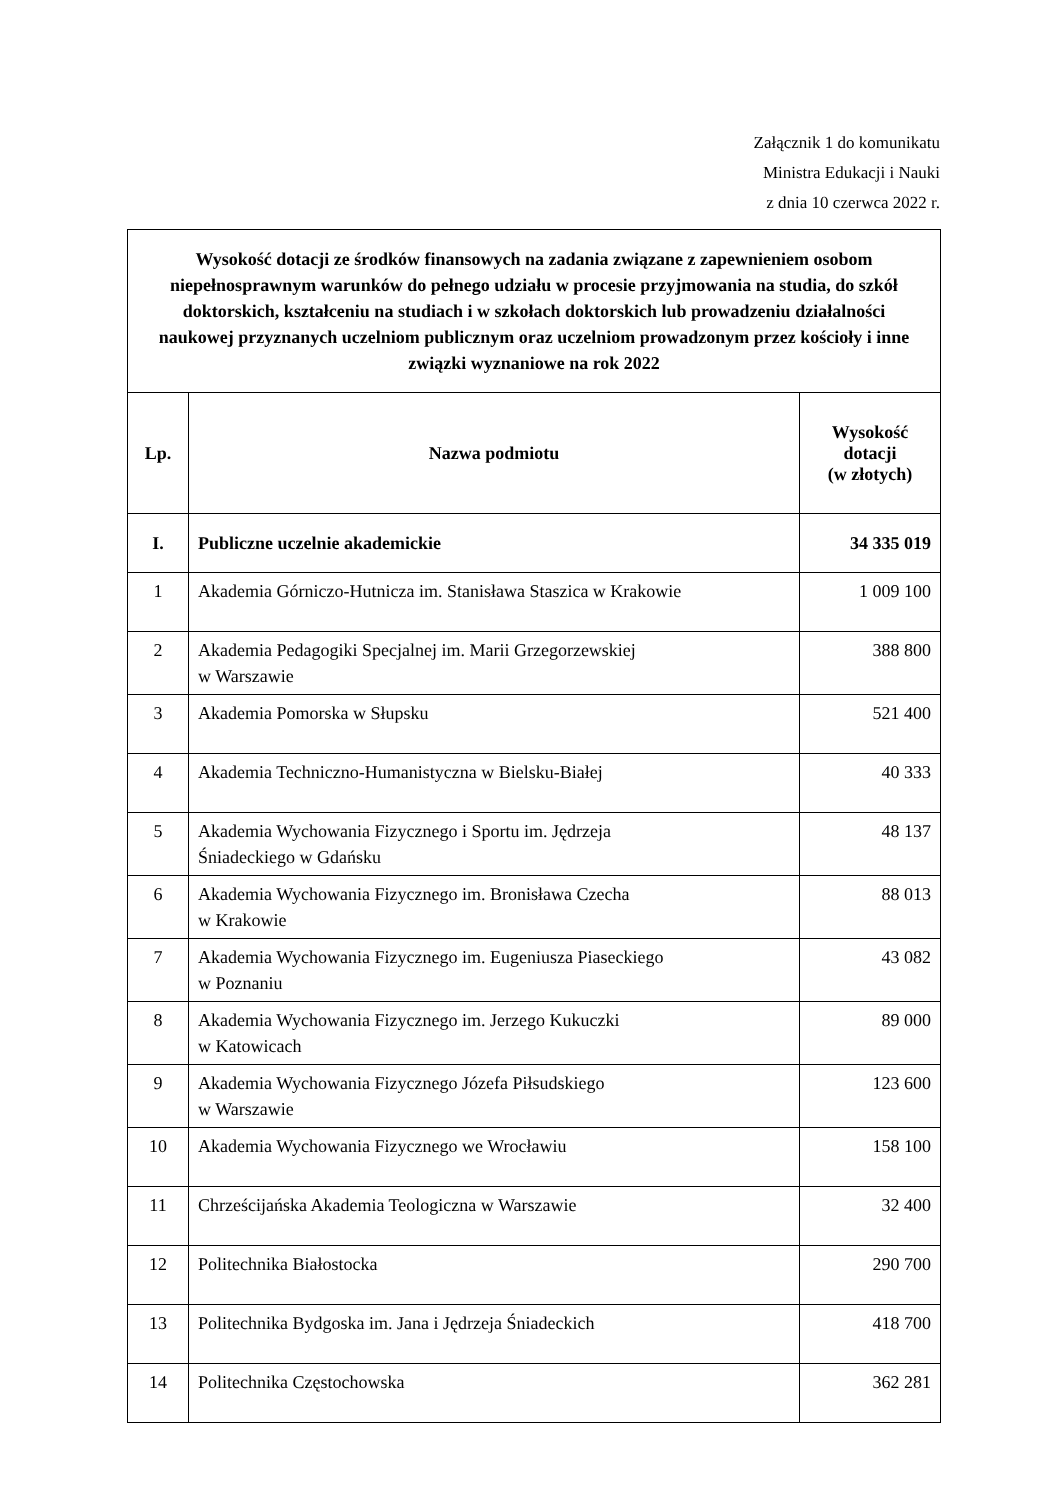Załącznik 1 do komunikatu
Ministra Edukacji i Nauki
z dnia 10 czerwca 2022 r.
| Wysokość dotacji ze środków finansowych na zadania związane z zapewnieniem osobom niepełnosprawnym warunków do pełnego udziału w procesie przyjmowania na studia, do szkół doktorskich, kształceniu na studiach i w szkołach doktorskich lub prowadzeniu działalności naukowej przyznanych uczelniom publicznym oraz uczelniom prowadzonym przez kościoły i inne związki wyznaniowe na rok 2022 | | |
| Lp. | Nazwa podmiotu | Wysokość dotacji (w złotych) |
| I. | Publiczne uczelnie akademickie | 34 335 019 |
| 1 | Akademia Górniczo-Hutnicza im. Stanisława Staszica w Krakowie | 1 009 100 |
| 2 | Akademia Pedagogiki Specjalnej im. Marii Grzegorzewskiej w Warszawie | 388 800 |
| 3 | Akademia Pomorska w Słupsku | 521 400 |
| 4 | Akademia Techniczno-Humanistyczna w Bielsku-Białej | 40 333 |
| 5 | Akademia Wychowania Fizycznego i Sportu im. Jędrzeja Śniadeckiego w Gdańsku | 48 137 |
| 6 | Akademia Wychowania Fizycznego im. Bronisława Czecha w Krakowie | 88 013 |
| 7 | Akademia Wychowania Fizycznego im. Eugeniusza Piaseckiego w Poznaniu | 43 082 |
| 8 | Akademia Wychowania Fizycznego im. Jerzego Kukuczki w Katowicach | 89 000 |
| 9 | Akademia Wychowania Fizycznego Józefa Piłsudskiego w Warszawie | 123 600 |
| 10 | Akademia Wychowania Fizycznego we Wrocławiu | 158 100 |
| 11 | Chrześcijańska Akademia Teologiczna w Warszawie | 32 400 |
| 12 | Politechnika Białostocka | 290 700 |
| 13 | Politechnika Bydgoska im. Jana i Jędrzeja Śniadeckich | 418 700 |
| 14 | Politechnika Częstochowska | 362 281 |